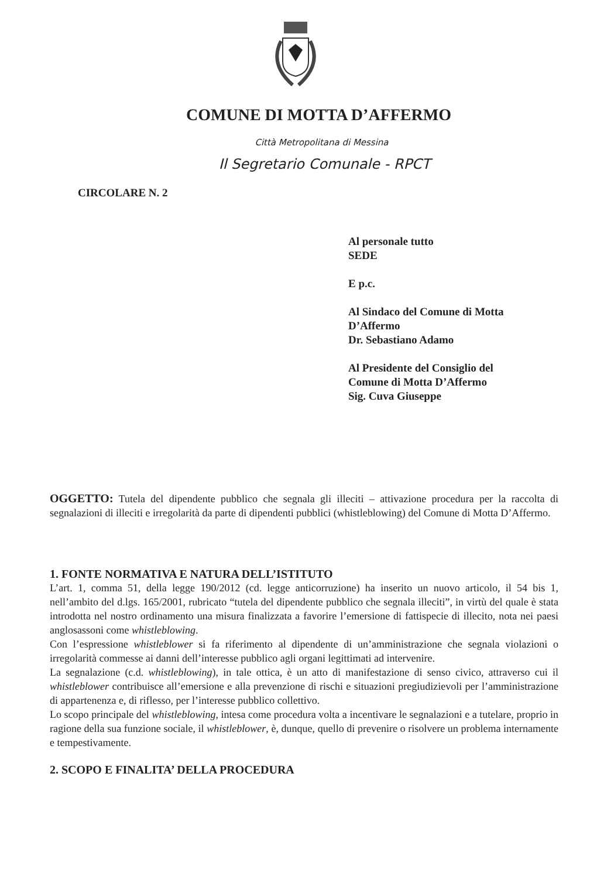COMUNE DI MOTTA D’AFFERMO
Città Metropolitana di Messina
Il Segretario Comunale - RPCT
CIRCOLARE N. 2
Al personale tutto
SEDE
E p.c.
Al Sindaco del Comune di Motta
D’Affermo
Dr. Sebastiano Adamo
Al Presidente del Consiglio del
Comune di Motta D’Affermo
Sig. Cuva Giuseppe
OGGETTO: Tutela del dipendente pubblico che segnala gli illeciti – attivazione procedura per la raccolta di segnalazioni di illeciti e irregolarità da parte di dipendenti pubblici (whistleblowing) del Comune di Motta D’Affermo.
1. FONTE NORMATIVA E NATURA DELL’ISTITUTO
L’art. 1, comma 51, della legge 190/2012 (cd. legge anticorruzione) ha inserito un nuovo articolo, il 54 bis 1, nell’ambito del d.lgs. 165/2001, rubricato “tutela del dipendente pubblico che segnala illeciti”, in virtù del quale è stata introdotta nel nostro ordinamento una misura finalizzata a favorire l’emersione di fattispecie di illecito, nota nei paesi anglosassoni come whistleblowing.
Con l’espressione whistleblower si fa riferimento al dipendente di un’amministrazione che segnala violazioni o irregolarità commesse ai danni dell’interesse pubblico agli organi legittimati ad intervenire.
La segnalazione (c.d. whistleblowing), in tale ottica, è un atto di manifestazione di senso civico, attraverso cui il whistleblower contribuisce all’emersione e alla prevenzione di rischi e situazioni pregiudizievoli per l’amministrazione di appartenenza e, di riflesso, per l’interesse pubblico collettivo.
Lo scopo principale del whistleblowing, intesa come procedura volta a incentivare le segnalazioni e a tutelare, proprio in ragione della sua funzione sociale, il whistleblower, è, dunque, quello di prevenire o risolvere un problema internamente e tempestivamente.
2. SCOPO E FINALITA’ DELLA PROCEDURA